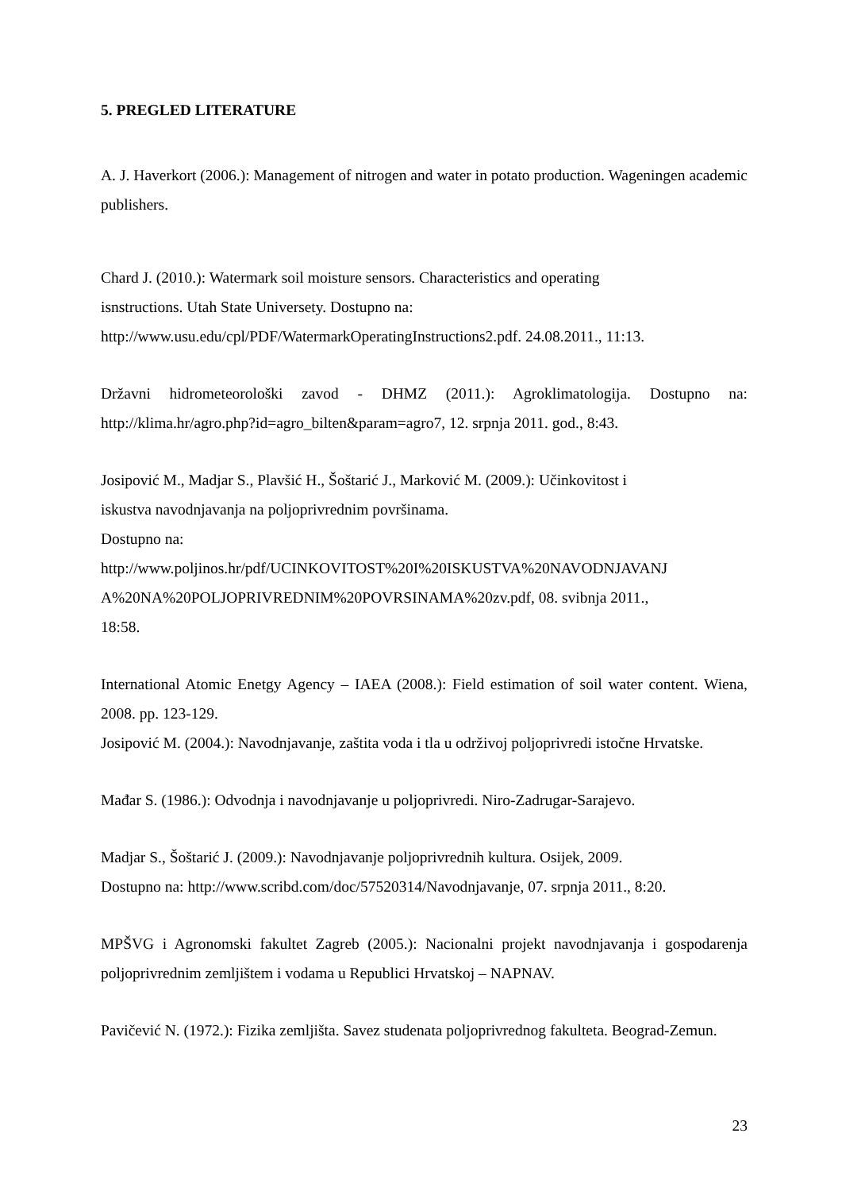5. PREGLED LITERATURE
A. J. Haverkort (2006.): Management of nitrogen and water in potato production. Wageningen academic publishers.
Chard J. (2010.): Watermark soil moisture sensors. Characteristics and operating
isnstructions. Utah State Universety. Dostupno na:
http://www.usu.edu/cpl/PDF/WatermarkOperatingInstructions2.pdf. 24.08.2011., 11:13.
Državni hidrometeorološki zavod - DHMZ (2011.): Agroklimatologija. Dostupno na: http://klima.hr/agro.php?id=agro_bilten&param=agro7, 12. srpnja 2011. god., 8:43.
Josipović M., Madjar S., Plavšić H., Šoštarić J., Marković M. (2009.): Učinkovitost i
iskustva navodnjavanja na poljoprivrednim površinama.
Dostupno na:
http://www.poljinos.hr/pdf/UCINKOVITOST%20I%20ISKUSTVA%20NAVODNJAVANJ
A%20NA%20POLJOPRIVREDNIM%20POVRSINAMA%20zv.pdf, 08. svibnja 2011.,
18:58.
International Atomic Enetgy Agency – IAEA (2008.): Field estimation of soil water content. Wiena, 2008. pp. 123-129.
Josipović M. (2004.): Navodnjavanje, zaštita voda i tla u održivoj poljoprivredi istočne Hrvatske.
Mađar S. (1986.): Odvodnja i navodnjavanje u poljoprivredi. Niro-Zadrugar-Sarajevo.
Madjar S., Šoštarić J. (2009.): Navodnjavanje poljoprivrednih kultura. Osijek, 2009.
Dostupno na: http://www.scribd.com/doc/57520314/Navodnjavanje, 07. srpnja 2011., 8:20.
MPŠVG i Agronomski fakultet Zagreb (2005.): Nacionalni projekt navodnjavanja i gospodarenja poljoprivrednim zemljištem i vodama u Republici Hrvatskoj – NAPNAV.
Pavičević N. (1972.): Fizika zemljišta. Savez studenata poljoprivrednog fakulteta. Beograd-Zemun.
23